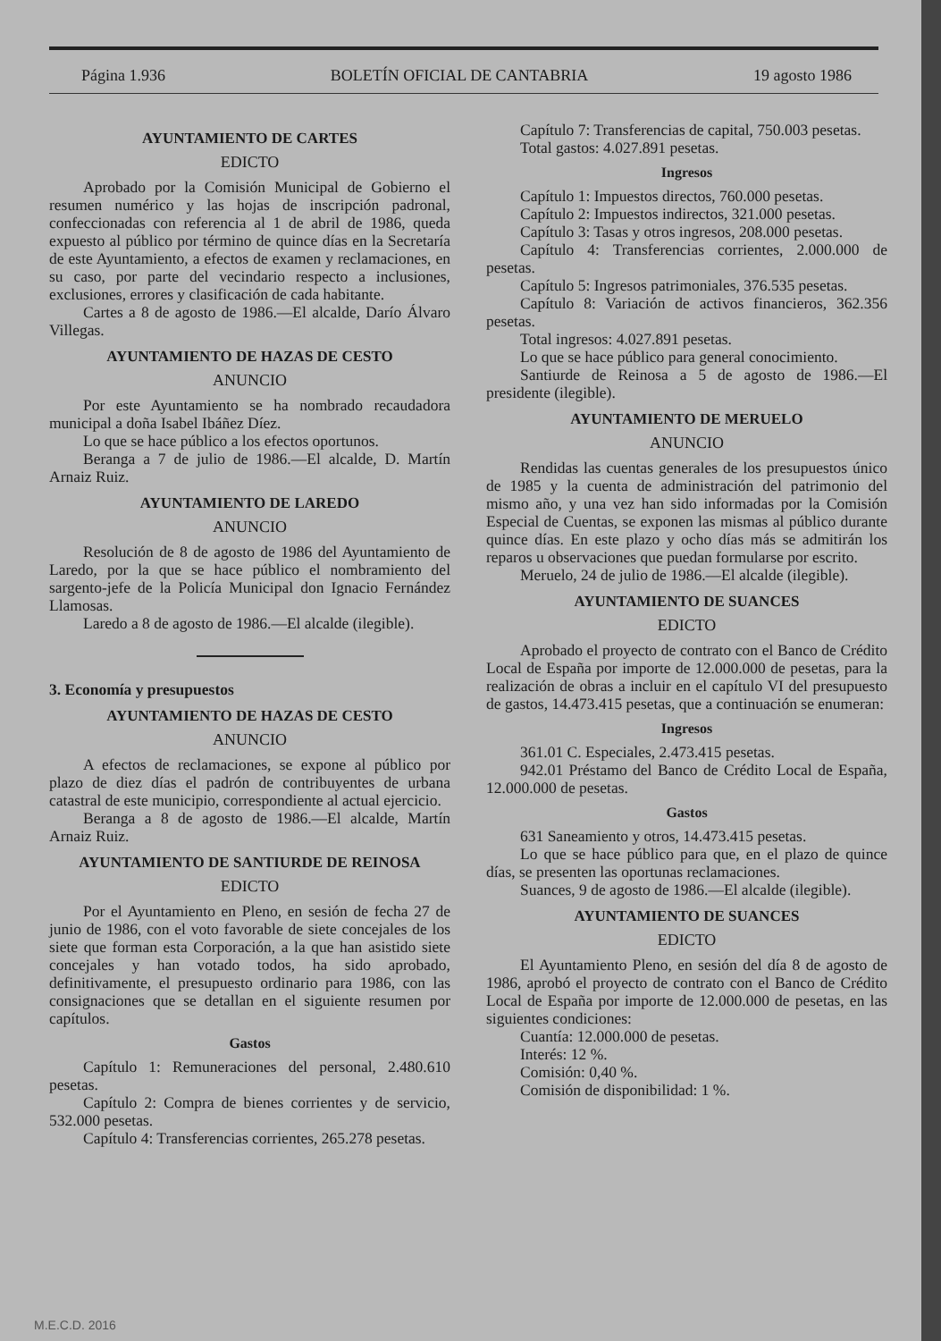Página 1.936 BOLETÍN OFICIAL DE CANTABRIA 19 agosto 1986
AYUNTAMIENTO DE CARTES
EDICTO
Aprobado por la Comisión Municipal de Gobierno el resumen numérico y las hojas de inscripción padronal, confeccionadas con referencia al 1 de abril de 1986, queda expuesto al público por término de quince días en la Secretaría de este Ayuntamiento, a efectos de examen y reclamaciones, en su caso, por parte del vecindario respecto a inclusiones, exclusiones, errores y clasificación de cada habitante.
Cartes a 8 de agosto de 1986.—El alcalde, Darío Álvaro Villegas.
AYUNTAMIENTO DE HAZAS DE CESTO
ANUNCIO
Por este Ayuntamiento se ha nombrado recaudadora municipal a doña Isabel Ibáñez Díez.
Lo que se hace público a los efectos oportunos.
Beranga a 7 de julio de 1986.—El alcalde, D. Martín Arnaiz Ruiz.
AYUNTAMIENTO DE LAREDO
ANUNCIO
Resolución de 8 de agosto de 1986 del Ayuntamiento de Laredo, por la que se hace público el nombramiento del sargento-jefe de la Policía Municipal don Ignacio Fernández Llamosas.
Laredo a 8 de agosto de 1986.—El alcalde (ilegible).
3. Economía y presupuestos
AYUNTAMIENTO DE HAZAS DE CESTO
ANUNCIO
A efectos de reclamaciones, se expone al público por plazo de diez días el padrón de contribuyentes de urbana catastral de este municipio, correspondiente al actual ejercicio.
Beranga a 8 de agosto de 1986.—El alcalde, Martín Arnaiz Ruiz.
AYUNTAMIENTO DE SANTIURDE DE REINOSA
EDICTO
Por el Ayuntamiento en Pleno, en sesión de fecha 27 de junio de 1986, con el voto favorable de siete concejales de los siete que forman esta Corporación, a la que han asistido siete concejales y han votado todos, ha sido aprobado, definitivamente, el presupuesto ordinario para 1986, con las consignaciones que se detallan en el siguiente resumen por capítulos.
Gastos
Capítulo 1: Remuneraciones del personal, 2.480.610 pesetas.
Capítulo 2: Compra de bienes corrientes y de servicio, 532.000 pesetas.
Capítulo 4: Transferencias corrientes, 265.278 pesetas.
Capítulo 7: Transferencias de capital, 750.003 pesetas.
Total gastos: 4.027.891 pesetas.
Ingresos
Capítulo 1: Impuestos directos, 760.000 pesetas.
Capítulo 2: Impuestos indirectos, 321.000 pesetas.
Capítulo 3: Tasas y otros ingresos, 208.000 pesetas.
Capítulo 4: Transferencias corrientes, 2.000.000 de pesetas.
Capítulo 5: Ingresos patrimoniales, 376.535 pesetas.
Capítulo 8: Variación de activos financieros, 362.356 pesetas.
Total ingresos: 4.027.891 pesetas.
Lo que se hace público para general conocimiento.
Santiurde de Reinosa a 5 de agosto de 1986.—El presidente (ilegible).
AYUNTAMIENTO DE MERUELO
ANUNCIO
Rendidas las cuentas generales de los presupuestos único de 1985 y la cuenta de administración del patrimonio del mismo año, y una vez han sido informadas por la Comisión Especial de Cuentas, se exponen las mismas al público durante quince días. En este plazo y ocho días más se admitirán los reparos u observaciones que puedan formularse por escrito.
Meruelo, 24 de julio de 1986.—El alcalde (ilegible).
AYUNTAMIENTO DE SUANCES
EDICTO
Aprobado el proyecto de contrato con el Banco de Crédito Local de España por importe de 12.000.000 de pesetas, para la realización de obras a incluir en el capítulo VI del presupuesto de gastos, 14.473.415 pesetas, que a continuación se enumeran:
Ingresos
361.01 C. Especiales, 2.473.415 pesetas.
942.01 Préstamo del Banco de Crédito Local de España, 12.000.000 de pesetas.
Gastos
631 Saneamiento y otros, 14.473.415 pesetas.
Lo que se hace público para que, en el plazo de quince días, se presenten las oportunas reclamaciones.
Suances, 9 de agosto de 1986.—El alcalde (ilegible).
AYUNTAMIENTO DE SUANCES
EDICTO
El Ayuntamiento Pleno, en sesión del día 8 de agosto de 1986, aprobó el proyecto de contrato con el Banco de Crédito Local de España por importe de 12.000.000 de pesetas, en las siguientes condiciones:
Cuantía: 12.000.000 de pesetas.
Interés: 12 %.
Comisión: 0,40 %.
Comisión de disponibilidad: 1 %.
M.E.C.D. 2016